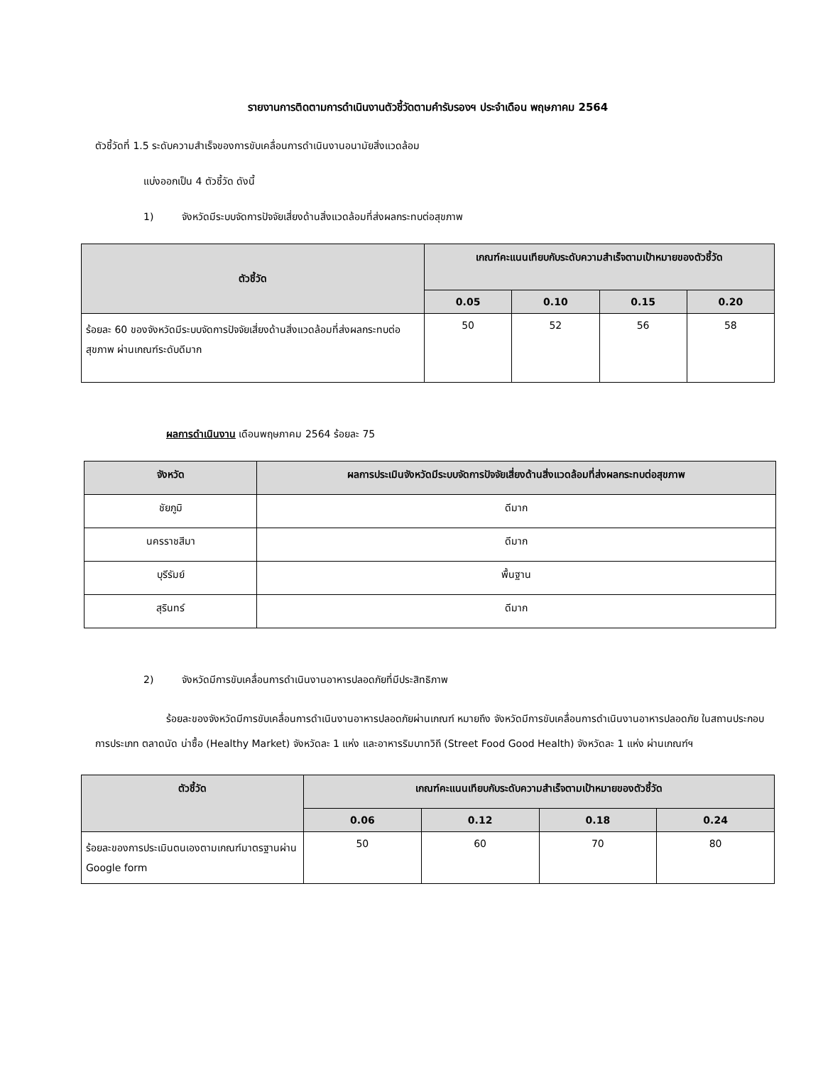รายงานการติดตามการดำเนินงานตัวชี้วัดตามคำรับรองฯ ประจำเดือน พฤษภาคม 2564
ตัวชี้วัดที่ 1.5 ระดับความสำเร็จของการขับเคลื่อนการดำเนินงานอนามัยสิ่งแวดล้อม
แบ่งออกเป็น 4 ตัวชี้วัด ดังนี้
1) จังหวัดมีระบบจัดการปัจจัยเสี่ยงด้านสิ่งแวดล้อมที่ส่งผลกระทบต่อสุขภาพ
| ตัวชี้วัด | เกณฑ์คะแนนเทียบกับระดับความสำเร็จตามเป้าหมายของตัวชี้วัด | | | |
| --- | --- | --- | --- | --- |
| | 0.05 | 0.10 | 0.15 | 0.20 |
| ร้อยละ 60 ของจังหวัดมีระบบจัดการปัจจัยเสี่ยงด้านสิ่งแวดล้อมที่ส่งผลกระทบต่อสุขภาพ ผ่านเกณฑ์ระดับดีมาก | 50 | 52 | 56 | 58 |
ผลการดำเนินงาน เดือนพฤษภาคม 2564 ร้อยละ 75
| จังหวัด | ผลการประเมินจังหวัดมีระบบจัดการปัจจัยเสี่ยงด้านสิ่งแวดล้อมที่ส่งผลกระทบต่อสุขภาพ |
| --- | --- |
| ชัยภูมิ | ดีมาก |
| นครราชสีมา | ดีมาก |
| บุรีรัมย์ | พื้นฐาน |
| สุรินทร์ | ดีมาก |
2) จังหวัดมีการขับเคลื่อนการดำเนินงานอาหารปลอดภัยที่มีประสิทธิภาพ
ร้อยละของจังหวัดมีการขับเคลื่อนการดำเนินงานอาหารปลอดภัยผ่านเกณฑ์ หมายถึง จังหวัดมีการขับเคลื่อนการดำเนินงานอาหารปลอดภัย ในสถานประกอบการประเภท ตลาดนัด น่าซื้อ (Healthy Market) จังหวัดละ 1 แห่ง และอาหารริมบาทวิถี (Street Food Good Health) จังหวัดละ 1 แห่ง ผ่านเกณฑ์ฯ
| ตัวชี้วัด | เกณฑ์คะแนนเทียบกับระดับความสำเร็จตามเป้าหมายของตัวชี้วัด | | | |
| --- | --- | --- | --- | --- |
| | 0.06 | 0.12 | 0.18 | 0.24 |
| ร้อยละของการประเมินตนเองตามเกณฑ์มาตรฐานผ่าน Google form | 50 | 60 | 70 | 80 |